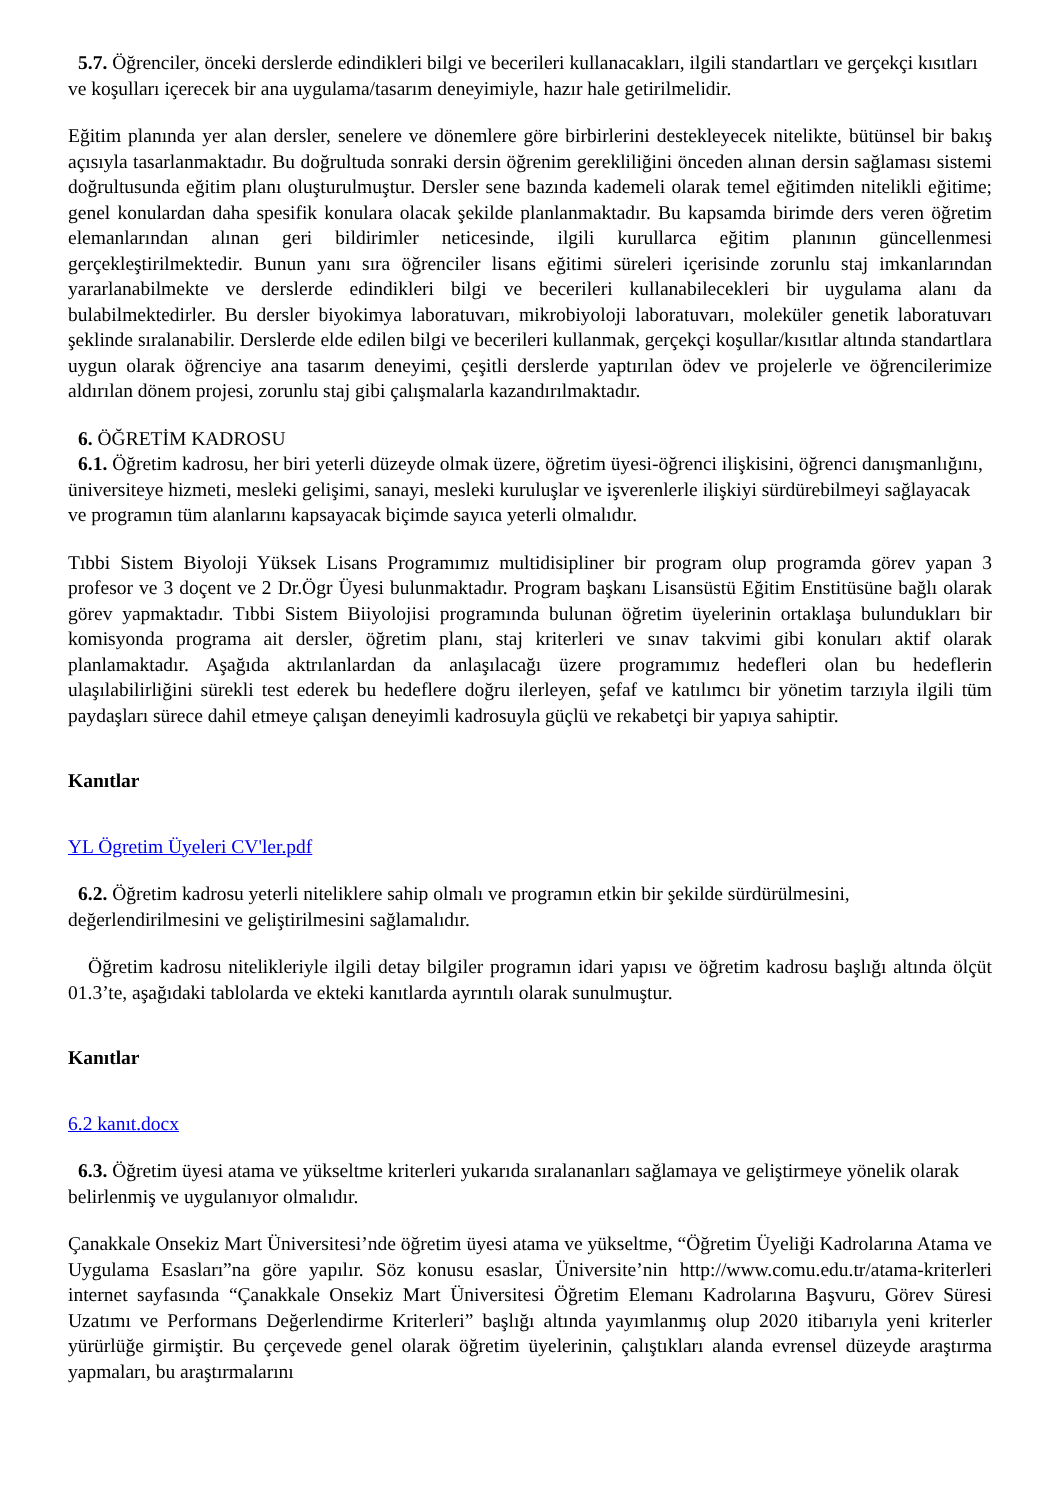5.7. Öğrenciler, önceki derslerde edindikleri bilgi ve becerileri kullanacakları, ilgili standartları ve gerçekçi kısıtları ve koşulları içerecek bir ana uygulama/tasarım deneyimiyle, hazır hale getirilmelidir.
Eğitim planında yer alan dersler, senelere ve dönemlere göre birbirlerini destekleyecek nitelikte, bütünsel bir bakış açısıyla tasarlanmaktadır. Bu doğrultuda sonraki dersin öğrenim gerekliliğini önceden alınan dersin sağlaması sistemi doğrultusunda eğitim planı oluşturulmuştur. Dersler sene bazında kademeli olarak temel eğitimden nitelikli eğitime; genel konulardan daha spesifik konulara olacak şekilde planlanmaktadır. Bu kapsamda birimde ders veren öğretim elemanlarından alınan geri bildirimler neticesinde, ilgili kurullarca eğitim planının güncellenmesi gerçekleştirilmektedir. Bunun yanı sıra öğrenciler lisans eğitimi süreleri içerisinde zorunlu staj imkanlarından yararlanabilmekte ve derslerde edindikleri bilgi ve becerileri kullanabilecekleri bir uygulama alanı da bulabilmektedirler. Bu dersler biyokimya laboratuvarı, mikrobiyoloji laboratuvarı, moleküler genetik laboratuvarı şeklinde sıralanabilir. Derslerde elde edilen bilgi ve becerileri kullanmak, gerçekçi koşullar/kısıtlar altında standartlara uygun olarak öğrenciye ana tasarım deneyimi, çeşitli derslerde yaptırılan ödev ve projelerle ve öğrencilerimize aldırılan dönem projesi, zorunlu staj gibi çalışmalarla kazandırılmaktadır.
6. ÖĞRETİM KADROSU
6.1. Öğretim kadrosu, her biri yeterli düzeyde olmak üzere, öğretim üyesi-öğrenci ilişkisini, öğrenci danışmanlığını, üniversiteye hizmeti, mesleki gelişimi, sanayi, mesleki kuruluşlar ve işverenlerle ilişkiyi sürdürebilmeyi sağlayacak ve programın tüm alanlarını kapsayacak biçimde sayıca yeterli olmalıdır.
Tıbbi Sistem Biyoloji Yüksek Lisans Programımız multidisipliner bir program olup programda görev yapan 3 profesor ve 3 doçent ve 2 Dr.Ögr Üyesi bulunmaktadır. Program başkanı Lisansüstü Eğitim Enstitüsüne bağlı olarak görev yapmaktadır. Tıbbi Sistem Biiyolojisi programında bulunan öğretim üyelerinin ortaklaşa bulundukları bir komisyonda programa ait dersler, öğretim planı, staj kriterleri ve sınav takvimi gibi konuları aktif olarak planlamaktadır. Aşağıda aktrılanlardan da anlaşılacağı üzere programımız hedefleri olan bu hedeflerin ulaşılabilirliğini sürekli test ederek bu hedeflere doğru ilerleyen, şefaf ve katılımcı bir yönetim tarzıyla ilgili tüm paydaşları sürece dahil etmeye çalışan deneyimli kadrosuyla güçlü ve rekabetçi bir yapıya sahiptir.
Kanıtlar
YL Ögretim Üyeleri CV'ler.pdf
6.2. Öğretim kadrosu yeterli niteliklere sahip olmalı ve programın etkin bir şekilde sürdürülmesini, değerlendirilmesini ve geliştirilmesini sağlamalıdır.
Öğretim kadrosu nitelikleriyle ilgili detay bilgiler programın idari yapısı ve öğretim kadrosu başlığı altında ölçüt 01.3’te, aşağıdaki tablolarda ve ekteki kanıtlarda ayrıntılı olarak sunulmuştur.
Kanıtlar
6.2 kanıt.docx
6.3. Öğretim üyesi atama ve yükseltme kriterleri yukarıda sıralananları sağlamaya ve geliştirmeye yönelik olarak belirlenmiş ve uygulanıyor olmalıdır.
Çanakkale Onsekiz Mart Üniversitesi’nde öğretim üyesi atama ve yükseltme, “Öğretim Üyeliği Kadrolarına Atama ve Uygulama Esasları”na göre yapılır. Söz konusu esaslar, Üniversite’nin http://www.comu.edu.tr/atama-kriterleri internet sayfasında “Çanakkale Onsekiz Mart Üniversitesi Öğretim Elemanı Kadrolarına Başvuru, Görev Süresi Uzatımı ve Performans Değerlendirme Kriterleri” başlığı altında yayımlanmış olup 2020 itibarıyla yeni kriterler yürürlüğe girmiştir. Bu çerçevede genel olarak öğretim üyelerinin, çalıştıkları alanda evrensel düzeyde araştırma yapmaları, bu araştırmalarını